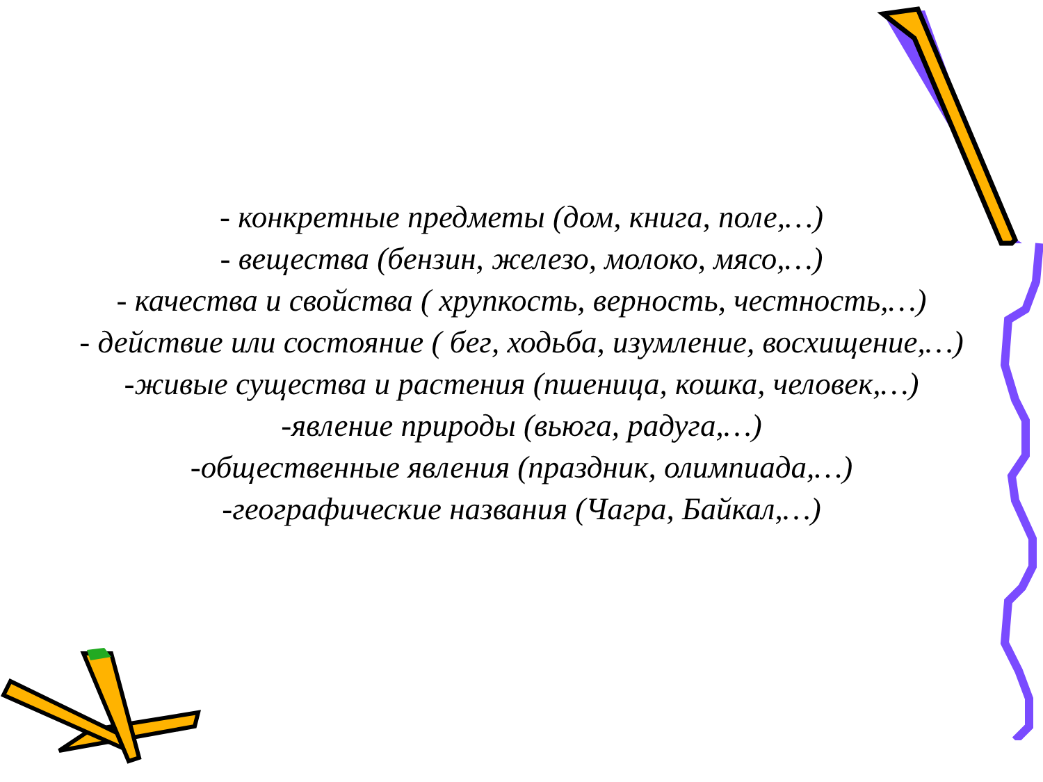- конкретные предметы (дом, книга, поле,…)
- вещества (бензин, железо, молоко, мясо,…)
- качества и свойства ( хрупкость, верность, честность,…)
- действие или состояние ( бег, ходьба, изумление, восхищение,…)
-живые существа и растения (пшеница, кошка, человек,…)
-явление природы (вьюга, радуга,…)
-общественные явления (праздник, олимпиада,…)
-географические названия (Чагра, Байкал,…)